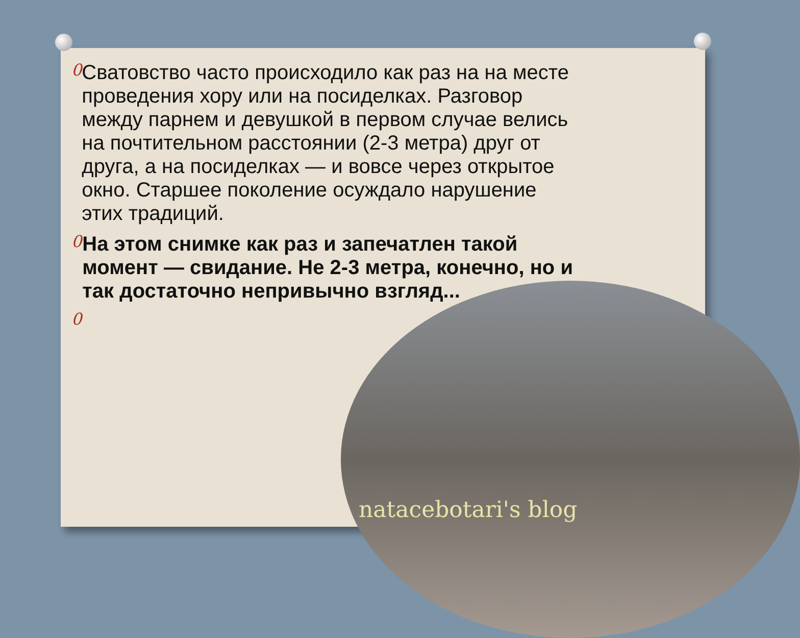0
Сватовство часто происходило как раз на на месте проведения хору или на посиделках. Разговор между парнем и девушкой в первом случае велись на почтительном расстоянии (2-3 метра) друг от друга, а на посиделках — и вовсе через открытое окно. Старшее поколение осуждало нарушение этих традиций.
0
На этом снимке как раз и запечатлен такой момент — свидание. Не 2-3 метра, конечно, но и так достаточно непривычно взгляд...
0
natacebotari's blog